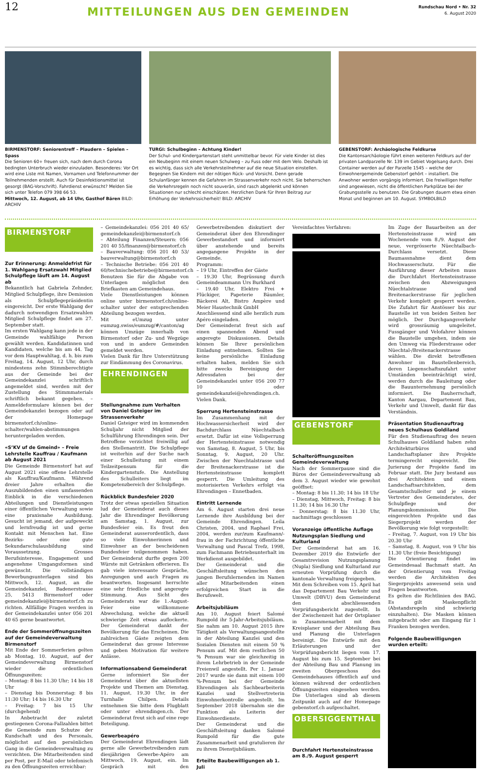12
MITTEILUNGEN AUS DEN GEMEINDEN
Rundschau Nord • Nr. 32
6. August 2020
BIRMENSTORF: Seniorentreff – Plaudern – Spielen – Spass
Die Senioren 60+ freuen sich, nach dem durch Corona bedingten Unterbruch wieder einzuladen. Besonderes: Vor Ort wird eine Liste mit Namen, Vornamen und Telefonnummer der Teilnehmenden erstellt. Auch für Desinfektionsmittel ist gesorgt (BAG-Vorschrift). Fahrdienst erwünscht? Melden Sie sich unter Telefon 079 398 66 53.
Mittwoch, 12. August, ab 14 Uhr, Gasthof Bären BILD: ARCHIV
TURGI: Schulbeginn – Achtung Kinder!
Der Schul- und Kindergartenstart steht unmittelbar bevor. Für viele Kinder ist dies ein Neubeginn mit einem neuen Schulweg – zu Fuss oder mit dem Velo. Deshalb ist es wichtig, dass sich alle Verkehrsteilnehmer auf die neue Situation einstellen. Begegnen Sie Kindern mit der nötigen Rück- und Vorsicht. Denn gerade Schulanfänger kennen die Gefahren im Strassenverkehr noch nicht. Sie beherrschen die Verkehrsregeln noch nicht souverän, sind rasch abgelenkt und können Situationen nur schlecht einschätzen. Herzlichen Dank für Ihren Beitrag zur Erhöhung der Verkehrssicherheit! BILD: ARCHIV
GEBENSTORF: Archäologische Feldkurse
Die Kantonsarchäologie führt einen weiteren Feldkurs auf der privaten Landparzelle Nr. 139 im Gebiet Vogelsang durch. Drei Container werden auf der Parzelle 1545 – welche der Einwohnergemeinde Gebenstorf gehört – installiert. Die Anwohner werden vorgängig informiert. Die freiwilligen Helfer sind angewiesen, nicht die öffentlichen Parkplätze bei der Grabungsstelle zu benutzen. Die Grabungen dauern etwa einen Monat und beginnen am 10. August. SYMBOLBILD
BIRMENSTORF
Zur Erinnerung: Anmeldefrist für 1. Wahlgang Ersatzwahl Mitglied Schulpflege läuft am 14. August ab
Bekanntlich hat Gabriela Zehnder, Mitglied Schulpflege, ihre Demission als Schulpflegepräsidentin eingereicht. Der erste Wahlgang der dadurch notwendigen Ersatzwahlen Mitglied Schulpflege findet am 27. September statt.
Im ersten Wahlgang kann jede in der Gemeinde wahlfähige Person gewählt werden. Kandidatinnen und Kandidaten, welche bis am 44. Tag vor dem Hauptwahltag, d. h. bis zum Freitag, 14. August, 12 Uhr, durch mindestens zehn Stimmberechtigte aus der Gemeinde bei der Gemeindekanzlei schriftlich angemeldet sind, werden mit der Zustellung des Stimmmaterials schriftlich bekannt gegeben. – Anmeldeformulare können bei der Gemeindekanzlei bezogen oder auf der Homepage birmenstorf.ch/online-schalter/wahlen-abstimmungen heruntergeladen werden.
«S’KV uf de Gmeind» – Freie Lehrstelle Kauffrau / Kaufmann ab August 2021
Die Gemeinde Birmenstorf hat auf August 2021 eine offene Lehrstelle als Kauffrau/Kaufmann. Während dreier Jahre erhalten die Auszubildenden einen umfassenden Einblick in die verschiedenen Abteilungen und Dienstleistungen einer öffentlichen Verwaltung sowie eine praxisnahe Ausbildung. Gesucht ist jemand, der aufgeweckt und lernfreudig ist und gerne Kontakt mit Menschen hat. Eine Bezirks- oder eine gute Sekundarschulausbildung sind Voraussetzung. Grosses Berufsinteresse, Engagement und angenehme Umgangsformen sind gewünscht. Die vollständigen Bewerbungsunterlagen sind bis Mittwoch, 12. August, an die Gemeindekanzlei, Badenerstrasse 25, 5413 Birmenstorf oder gemeindekanzlei@birmenstorf.ch zu richten. Allfällige Fragen werden in der Gemeindekanzlei unter 056 201 40 65 gerne beantwortet.
Ende der Sommeröffnungszeiten auf der Gemeindeverwaltung Birmenstorf
Mit Ende der Sommerferien gelten ab Montag, 10. August, auf der Gemeindeverwaltung Birmenstorf wieder die ordentlichen Öffnungszeiten:
– Montag: 8 bis 11.30 Uhr; 14 bis 18 Uhr
– Dienstag bis Donnerstag: 8 bis 11:30 Uhr; 14 bis 16.30 Uhr
– Freitag: 7 bis 15 Uhr (durchgehend)
In Anbetracht der zuletzt gestiegenen Corona-Fallzahlen bittet die Gemeinde zum Schutze der Kundschaft und des Personals, möglichst auf den persönlichen Gang in die Gemeindeverwaltung zu verzichten. Die Mitarbeitenden sind per Post, per E-Mail oder telefonisch zu den Öffnungszeiten erreichbar:
– Gemeindekanzlei: 056 201 40 65/ gemeindekanzlei@birmenstorf.ch
– Abteilung Finanzen/Steuern: 056 201 40 55/finanzen@birmenstorf.ch
– Bauverwaltung: 056 201 40 53/ bauverwaltung@birmenstorf.ch
– Technische Betriebe: 056 201 40 60/technischebetriebe@birmenstorf.ch
Benutzen Sie für die Abgabe von Unterlagen möglichst den Briefkasten am Gemeindehaus.
Viele Dienstleistungen können online unter birmenstorf.ch/online-schalter unter der entsprechenden Abteilung bezogen werden.
Mit eUmzug unter eumzug.swiss/eumzug/#/canton/ag können Umzüge innerhalb von Birmenstorf oder Zu- und Wegzüge von und in andere Gemeinden gemeldet werden.
Vielen Dank für Ihre Unterstützung zur Eindämmung des Coronavirus.
EHRENDINGEN
Stellungnahme zum Verhalten von Daniel Gsteiger im Strassenverkehr
Daniel Gsteiger wird im kommenden Schuljahr nicht Mitglied der Schulführung Ehrendingen sein. Der Betroffene verzichtet freiwillig auf den Stellenantritt. Die Schulpflege ist weiterhin auf der Suche nach einer Schulleitung mit einem Teilzeitpensum für die Kindergartenstufe. Die Anstellung des Schulleiters liegt im Kompetenzbereich der Schulpflege.
Rückblick Bundesfeier 2020
Trotz der etwas speziellen Situation lud der Gemeinderat auch dieses Jahr die Ehrendinger Bevölkerung am Samstag, 1. August, zur Bundesfeier ein. Es freut den Gemeinderat ausserordentlich, dass so viele Einwohnerinnen und Einwohner an der bescheidenen Bundesfeier teilgenommen haben. Der Gemeinderat durfte gegen 200 Würste mit Getränken offerieren. Es gab viele interessante Gespräche, Anregungen und auch Fragen zu beantworten. Insgesamt herrschte eine sehr friedliche und angeregte Stimmung. Aus Sicht des Gemeinderats war die 1.-August-Feier eine willkommene Abwechslung, welche die aktuell schwierige Zeit etwas auflockerte. Der Gemeinderat dankt der Bevölkerung für das Erscheinen. Die zahlreichen Gäste zeigten dem Gemeinderat das grosse Interesse und geben Motivation für weitere Anlässe.
Informationsabend Gemeinderat
Gerne informiert Sie der Gemeinderat über die aktuellsten Projekte und Themen am Dienstag, 11. August, 19.30 Uhr, in der Turnhalle Chilpen. Details entnehmen Sie bitte dem Flugblatt oder unter ehrendingen.ch. Der Gemeinderat freut sich auf eine rege Beteiligung.
Gewerbeapéro
Der Gemeinderat Ehrendingen lädt gerne alle Gewerbetreibenden zum diesjährigen Gewerbe-Apéro am Mittwoch, 19. August, ein. Im Gespräch mit den Gewerbetreibenden diskutiert der Gemeinderat über den Ehrendinger Gewerbestandort und informiert über anstehende und bereits angegangene Projekte in der Gemeinde.
Programm:
– 19 Uhr, Eintreffen der Gäste
– 19.30 Uhr, Begrüssung durch Gemeindeammann Urs Burkhard
– 19.40 Uhr, Elektro Frei + Flückiger, Papeterie Bäumler, Bäckerei Alt, Bistro Ampère und Meier Haustechnik GmbH
Anschliessend sind alle herzlich zum Apéro eingeladen.
Der Gemeinderat freut sich auf einen spannenden Abend und angeregte Diskussionen. Details können Sie Ihrer persönlichen Einladung entnehmen. Sollten Sie keine persönliche Einladung erhalten haben, melden Sie sich bitte zwecks Bereinigung der Adressdaten bei der Gemeindekanzlei unter 056 200 77 10 oder gemeindekanzlei@ehrendingen.ch. Vielen Dank.
Sperrung Hertensteinstrasse
Im Zusammenhang mit der Hochwassersicherheit wird der Bachdurchlass Nüechtalbach ersetzt. Dafür ist eine Vollsperrung der Hertensteinstrasse notwendig von Samstag, 8. August, 5 Uhr, bis Sonntag, 9. August, 20 Uhr. Zwischen der Nuechtalstrasse und der Breitenackerstrasse ist die Hertensteinstrasse komplett gesperrt. Die Umleitung des motorisierten Verkehrs erfolgt via Ehrendingen – Ennetbaden.
Eintritt Lernende
Am 6. August starten drei neue Lernende ihre Ausbildung bei der Gemeinde Ehrendingen. Leila Christen, 2004, und Raphael Frei, 2004, werden zur/zum Kaufmann/-frau in der Fachrichtung öffentliche Verwaltung und Pascal Trefz, 1998, zum Fachmann Betriebsunterhalt im Werkdienst ausgebildet.
Der Gemeinderat und die Geschäftsleitung wünschen den jungen Berufslernenden im Namen aller Mitarbeitenden einen erfolgreichen Start in die Berufswelt.
Arbeitsjubiläum
Am 10. August feiert Salomé Rumpold ihr 5-Jahr-Arbeitsjubiläum. Sie nahm am 10. August 2015 ihre Tätigkeit als Verwaltungsangestellte in der Abteilung Kanzlei und den Sozialen Diensten mit einem 50 % Pensum auf. Mit dem restlichen 50 % Pensum war sie gleichzeitig in ihrem Lehrbetrieb in der Gemeinde Freienwil angestellt. Per 1. Januar 2017 wurde sie dann mit einem 100 %-Pensum bei der Gemeinde Ehrendingen als Sachbearbeiterin Kanzlei und Stellvertreterin Einwohnerkontrolle angestellt. Im September 2018 übernahm sie die Funktion als Leiterin der Einwohnerdienste.
Der Gemeinderat und die Geschäftsleitung danken Salomé Rumpold für die gute Zusammenarbeit und gratulieren ihr zu ihrem Dienstjubiläum.
Erteilte Baubewilligungen ab 1. Juli
Vereinfachtes Verfahren:
GEBENSTORF
Schalteröffnungszeiten Gemeindeverwaltung
Nach der Sommerpause sind die Büros der Gemeindeverwaltung ab dem 3. August wieder wie gewohnt geöffnet:
– Montag: 8 bis 11.30; 14 bis 18 Uhr
– Dienstag, Mittwoch, Freitag: 8 bis 11.30; 14 bis 16.30 Uhr
– Donnerstag: 8 bis 11.30 Uhr, nachmittags geschlossen
Voranzeige öffentliche Auflage Nutzungsplan Siedlung und Kulturland
Der Gemeinderat hat am 16. Dezember 2019 die Entwürfe der Gesamtrevision Nutzungsplanung (Nupla) Siedlung und Kulturland zur erneuten Vorprüfung durch die kantonale Verwaltung freigegeben.
Mit dem Schreiben vom 15. April hat das Departement Bau Verkehr und Umwelt (DBVU) dem Gemeinderat den abschliessenden Vorprüfungsbericht zugestellt. In der Zwischenzeit hat der Ortsplaner in Zusammenarbeit mit dem Kreisplaner und der Abteilung Bau und Planung die Unterlagen bereinigt. Die Entwürfe mit den Erläuterungen und der Vorprüfungsbericht liegen vom 17. August bis zum 15. September bei der Abteilung Bau und Planung im zweiten Obergeschoss des Gemeindehauses öffentlich auf und können während der ordentlichen Öffnungszeiten eingesehen werden. Die Unterlagen sind ab diesem Zeitpunkt auch auf der Homepage gebenstorf.ch aufgeschaltet.
OBERSIGGENTHAL
Durchfahrt Hertensteinstrasse am 8./9. August gesperrt
Im Zuge der Bauarbeiten an der Hertensteinstrasse wird am Wochenende vom 8./9. August der neue, vergrösserte Nüechtalbach-Durchlass versetzt. Diese Baumassnahme dient dem Hochwasserschutz. Für die Ausführung dieser Arbeiten muss die Durchfahrt Hertensteinstrasse zwischen den Abzweigungen Nüechtalstrasse und Breitenackerstrasse für jeglichen Verkehr komplett gesperrt werden. Die Zufahrt für Anstösser bis zur Baustelle ist von beiden Seiten her möglich. Der Durchgangsverkehr wird grossräumig umgeleitet. Fussgänger und Velofahrer können die Baustelle umgehen, indem sie den Umweg via Fliederstrasse oder Nüechtal-/Breitenackerstrasse wählen. Die direkt betroffenen Anwohner im Baustellenbereich, deren Liegenschaftszufahrt unter Umständen beeinträchtigt wird, werden durch die Bauleitung oder die Bauunternehmung persönlich informiert. Die Bauherrschaft, Kanton Aargau, Departement Bau, Verkehr und Umwelt, dankt für das Verständnis.
Präsentation Studienauftrag neues Schulhaus Goldiland
Für den Studienauftrag des neuen Schulhauses Goldiland haben zehn Architekturbüros und Landschaftsplaner ihre Projekte termingerecht eingereicht. Die Jurierung der Projekte fand im Februar statt. Die Jury bestand aus drei Architekten und einem Landschaftsarchitekten, dem Gesamtschulleiter und je einem Vertreter des Gemeinderates, der Schulpflege und der Planungskommission. Die eingereichten Projekte und das Siegerprojekt werden der Bevölkerung wie folgt vorgestellt:
– Freitag, 7. August, von 19 Uhr bis 20.30 Uhr
– Samstag, 8. August, von 9 Uhr bis 11.30 Uhr (freie Besichtigung)
Die Orientierung findet im Gemeindesaal Bachmatt statt. An der Orientierung vom Freitag werden die Architekten des Siegerprojekts anwesend sein und Fragen beantworten.
Es gelten die Richtlinien des BAG. Es gilt Maskenpflicht (Abstandsregeln sind schwierig einzuhalten). Die Masken können mitgebracht oder am Eingang für 1 Franken bezogen werden.
Folgende Baubewilligungen wurden erteilt: